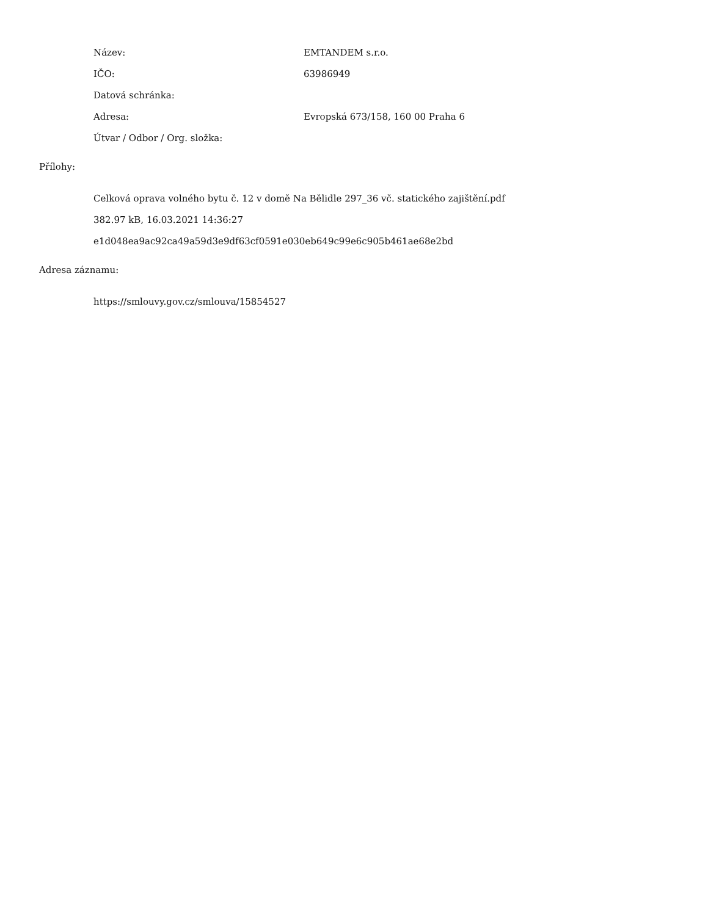Název: EMTANDEM s.r.o.
IČO: 63986949
Datová schránka:
Adresa: Evropská 673/158, 160 00 Praha 6
Útvar / Odbor / Org. složka:
Přílohy:
Celková oprava volného bytu č. 12 v domě Na Bělidle 297_36 vč. statického zajištění.pdf
382.97 kB, 16.03.2021 14:36:27
e1d048ea9ac92ca49a59d3e9df63cf0591e030eb649c99e6c905b461ae68e2bd
Adresa záznamu:
https://smlouvy.gov.cz/smlouva/15854527